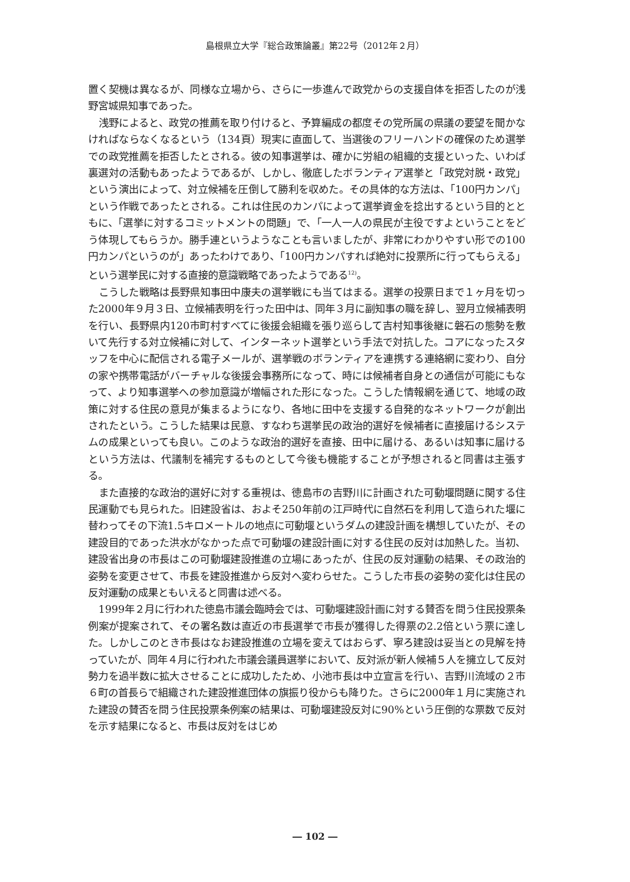島根県立大学『総合政策論叢』第22号（2012年２月）
置く契機は異なるが、同様な立場から、さらに一歩進んで政党からの支援自体を拒否したのが浅野宮城県知事であった。
浅野によると、政党の推薦を取り付けると、予算編成の都度その党所属の県議の要望を聞かなければならなくなるという（134頁）現実に直面して、当選後のフリーハンドの確保のため選挙での政党推薦を拒否したとされる。彼の知事選挙は、確かに労組の組織的支援といった、いわば裏選対の活動もあったようであるが、しかし、徹底したボランティア選挙と「政党対脱・政党」という演出によって、対立候補を圧倒して勝利を収めた。その具体的な方法は、「100円カンパ」という作戦であったとされる。これは住民のカンパによって選挙資金を捻出するという目的とともに、「選挙に対するコミットメントの問題」で、「一人一人の県民が主役ですよということをどう体現してもらうか。勝手連というようなことも言いましたが、非常にわかりやすい形での100円カンパというのが」あったわけであり、「100円カンパすれば絶対に投票所に行ってもらえる」という選挙民に対する直接的意識戦略であったようである<sup>12)</sup>。
こうした戦略は長野県知事田中康夫の選挙戦にも当てはまる。選挙の投票日まで１ヶ月を切った2000年９月３日、立候補表明を行った田中は、同年３月に副知事の職を辞し、翌月立候補表明を行い、長野県内120市町村すべてに後援会組織を張り巡らして吉村知事後継に磐石の態勢を敷いて先行する対立候補に対して、インターネット選挙という手法で対抗した。コアになったスタッフを中心に配信される電子メールが、選挙戦のボランティアを連携する連絡網に変わり、自分の家や携帯電話がバーチャルな後援会事務所になって、時には候補者自身との通信が可能にもなって、より知事選挙への参加意識が増幅された形になった。こうした情報網を通じて、地域の政策に対する住民の意見が集まるようになり、各地に田中を支援する自発的なネットワークが創出されたという。こうした結果は民意、すなわち選挙民の政治的選好を候補者に直接届けるシステムの成果といっても良い。このような政治的選好を直接、田中に届ける、あるいは知事に届けるという方法は、代議制を補完するものとして今後も機能することが予想されると同書は主張する。
また直接的な政治的選好に対する重視は、徳島市の吉野川に計画された可動堰問題に関する住民運動でも見られた。旧建設省は、およそ250年前の江戸時代に自然石を利用して造られた堰に替わってその下流1.5キロメートルの地点に可動堰というダムの建設計画を構想していたが、その建設目的であった洪水がなかった点で可動堰の建設計画に対する住民の反対は加熱した。当初、建設省出身の市長はこの可動堰建設推進の立場にあったが、住民の反対運動の結果、その政治的姿勢を変更させて、市長を建設推進から反対へ変わらせた。こうした市長の姿勢の変化は住民の反対運動の成果ともいえると同書は述べる。
1999年２月に行われた徳島市議会臨時会では、可動堰建設計画に対する賛否を問う住民投票条例案が提案されて、その署名数は直近の市長選挙で市長が獲得した得票の2.2倍という票に達した。しかしこのとき市長はなお建設推進の立場を変えてはおらず、寧ろ建設は妥当との見解を持っていたが、同年４月に行われた市議会議員選挙において、反対派が新人候補５人を擁立して反対勢力を過半数に拡大させることに成功したため、小池市長は中立宣言を行い、吉野川流域の２市６町の首長らで組織された建設推進団体の旗振り役からも降りた。さらに2000年１月に実施された建設の賛否を問う住民投票条例案の結果は、可動堰建設反対に90%という圧倒的な票数で反対を示す結果になると、市長は反対をはじめ
― 102 ―